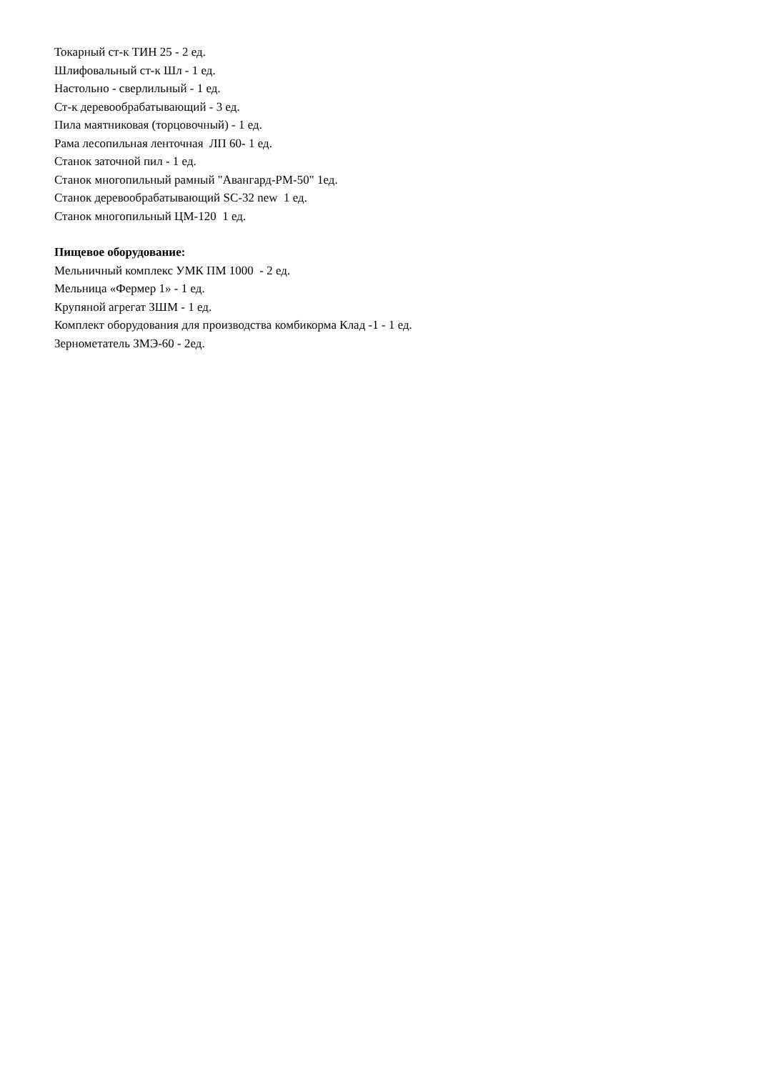Токарный ст-к ТИН 25 - 2 ед.
Шлифовальный ст-к Шл - 1 ед.
Настольно - сверлильный - 1 ед.
Ст-к деревообрабатывающий - 3 ед.
Пила маятниковая (торцовочный) - 1 ед.
Рама лесопильная ленточная ЛП 60- 1 ед.
Станок заточной пил - 1 ед.
Станок многопильный рамный "Авангард-РМ-50" 1ед.
Станок деревообрабатывающий SC-32 new 1 ед.
Станок многопильный ЦМ-120 1 ед.
Пищевое оборудование:
Мельничный комплекс УМК ПМ 1000 - 2 ед.
Мельница «Фермер 1» - 1 ед.
Крупяной агрегат ЗШМ - 1 ед.
Комплект оборудования для производства комбикорма Клад -1 - 1 ед.
Зернометатель ЗМЭ-60 - 2ед.